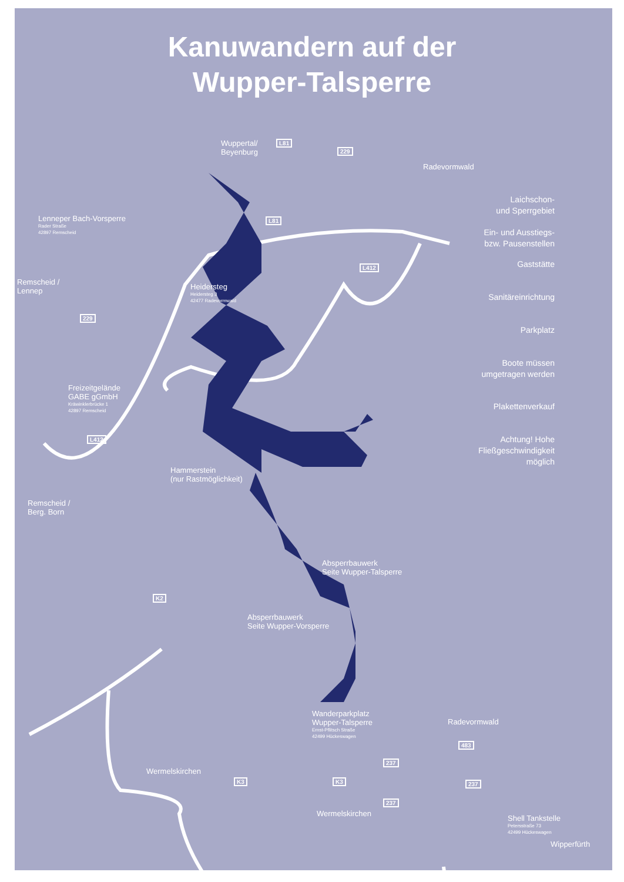Kanuwandern auf der
Wupper-Talsperre
Wuppertal/
Beyenburg
L81
229
Radevormwald
Lenneper Bach-Vorsperre
Rader Straße
42897 Remscheid
Remscheid /
Lennep
229
L81
L412
Heidersteg
Heidersteg 3
42477 Radevormwald
Freizeitgelände
GABE gGmbH
Kräwinklerbrücke 1
42897 Remscheid
L412
Hammerstein
(nur Rastmöglichkeit)
Remscheid /
Berg. Born
Absperrbauwerk
Seite Wupper-Talsperre
K2
Absperrbauwerk
Seite Wupper-Vorsperre
Wanderparkplatz
Wupper-Talsperre
Ernst-Pflitsch Straße
42499 Hückeswagen
Radevormwald
483
237
Wermelskirchen
K3 K3 237
237
Wermelskirchen
Shell Tankstelle
Petersstraße 73
42499 Hückeswagen
Wipperfürth
Laichschon-
und Sperrgebiet
Ein- und Ausstiegs-
bzw. Pausenstellen
Gaststätte
Sanitäreinrichtung
Parkplatz
Boote müssen
umgetragen werden
Plakettenverkauf
Achtung! Hohe
Fließgeschwindigkeit
möglich